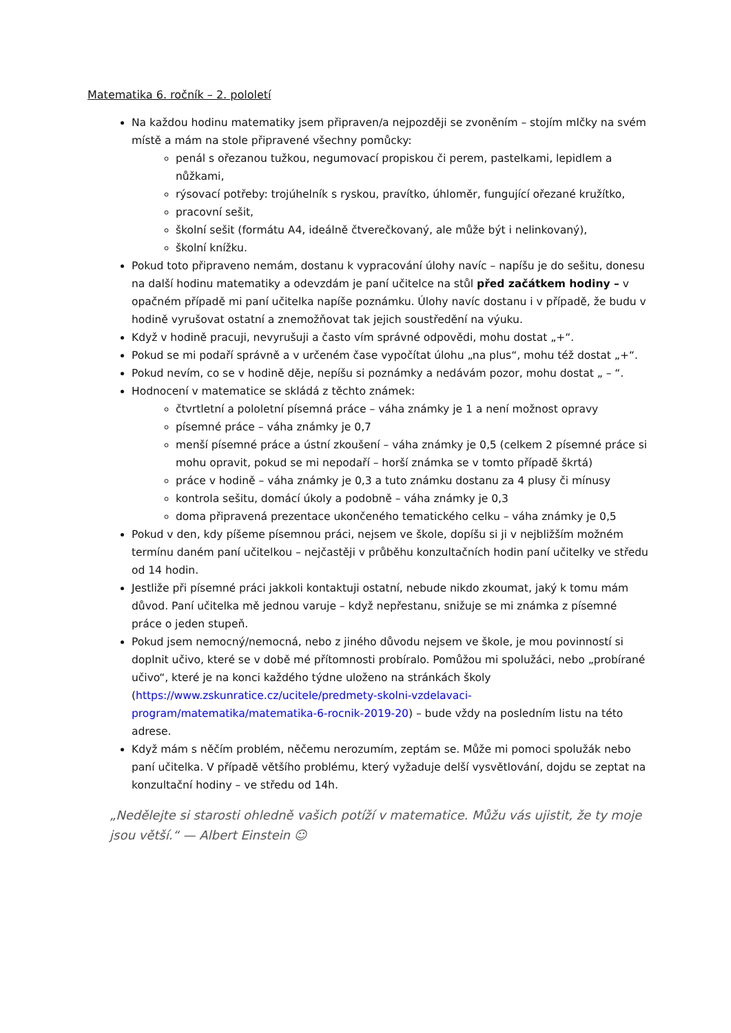Matematika 6. ročník – 2. pololetí
Na každou hodinu matematiky jsem připraven/a nejpozději se zvoněním – stojím mlčky na svém místě a mám na stole připravené všechny pomůcky:
penál s ořezanou tužkou, negumovací propiskou či perem, pastelkami, lepidlem a nůžkami,
rýsovací potřeby: trojúhelník s ryskou, pravítko, úhloměr, fungující ořezané kružítko,
pracovní sešit,
školní sešit (formátu A4, ideálně čtverečkovaný, ale může být i nelinkovaný),
školní knížku.
Pokud toto připraveno nemám, dostanu k vypracování úlohy navíc – napíšu je do sešitu, donesu na další hodinu matematiky a odevzdám je paní učitelce na stůl před začátkem hodiny – v opačném případě mi paní učitelka napíše poznámku. Úlohy navíc dostanu i v případě, že budu v hodině vyrušovat ostatní a znemožňovat tak jejich soustředění na výuku.
Když v hodině pracuji, nevyrušuji a často vím správné odpovědi, mohu dostat „+“.
Pokud se mi podaří správně a v určeném čase vypočítat úlohu „na plus“, mohu též dostat „+“.
Pokud nevím, co se v hodině děje, nepíšu si poznámky a nedávám pozor, mohu dostat „ – “.
Hodnocení v matematice se skládá z těchto známek:
čtvrtletní a pololetní písemná práce – váha známky je 1 a není možnost opravy
písemné práce – váha známky je 0,7
menší písemné práce a ústní zkoušení – váha známky je 0,5 (celkem 2 písemné práce si mohu opravit, pokud se mi nepodaří – horší známka se v tomto případě škrtá)
práce v hodině – váha známky je 0,3 a tuto známku dostanu za 4 plusy či mínusy
kontrola sešitu, domácí úkoly a podobně – váha známky je 0,3
doma připravená prezentace ukončeného tematického celku – váha známky je 0,5
Pokud v den, kdy píšeme písemnou práci, nejsem ve škole, dopíšu si ji v nejbližším možném termínu daném paní učitelkou – nejčastěji v průběhu konzultačních hodin paní učitelky ve středu od 14 hodin.
Jestliže při písemné práci jakkoli kontaktuji ostatní, nebude nikdo zkoumat, jaký k tomu mám důvod. Paní učitelka mě jednou varuje – když nepřestanu, snižuje se mi známka z písemné práce o jeden stupeň.
Pokud jsem nemocný/nemocná, nebo z jiného důvodu nejsem ve škole, je mou povinností si doplnit učivo, které se v době mé přítomnosti probíralo. Pomůžou mi spolužáci, nebo „probírané učivo“, které je na konci každého týdne uloženo na stránkách školy (https://www.zskunratice.cz/ucitele/predmety-skolni-vzdelavaci-program/matematika/matematika-6-rocnik-2019-20) – bude vždy na posledním listu na této adrese.
Když mám s něčím problém, něčemu nerozumím, zeptám se. Může mi pomoci spolužák nebo paní učitelka. V případě většího problému, který vyžaduje delší vysvětlování, dojdu se zeptat na konzultační hodiny – ve středu od 14h.
„Nedělejte si starosti ohledně vašich potíží v matematice. Můžu vás ujistit, že ty moje jsou větší.“ — Albert Einstein ☺